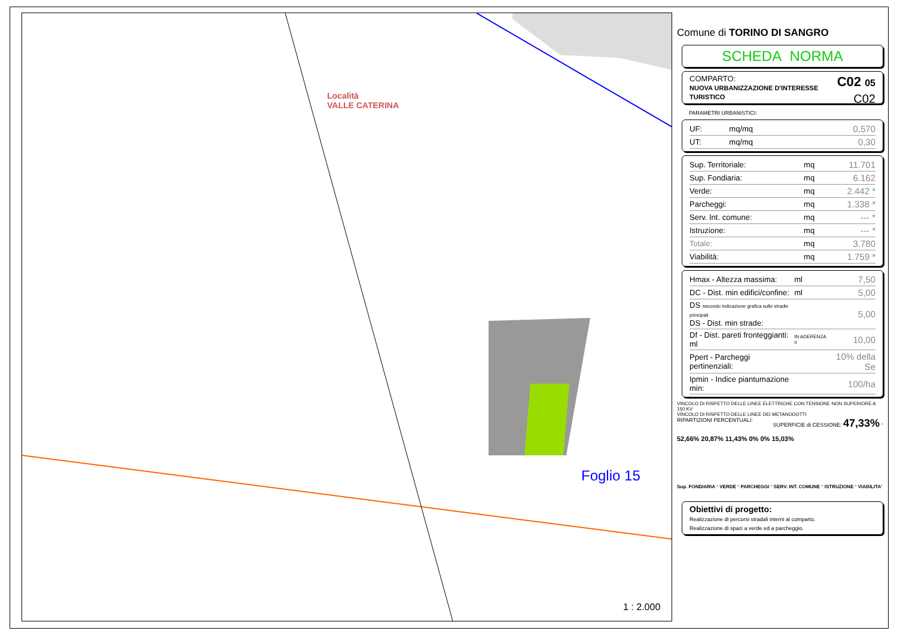Località
VALLE CATERINA
Foglio 15
1 : 2.000
Comune di TORINO DI SANGRO
SCHEDA NORMA
COMPARTO: C02 05
NUOVA URBANIZZAZIONE D'INTERESSE TURISTICO C02
PARAMETRI URBANISTICI:
| UF: | mq/mq | 0,570 |
| UT: | mq/mq | 0,30 |
| Sup. Territoriale: | mq | 11.701 |
| Sup. Fondiaria: | mq | 6.162 |
| Verde: | mq | 2.442 * |
| Parcheggi: | mq | 1.338 * |
| Serv. Int. comune: | mq | --- * |
| Istruzione: | mq | --- * |
| Totale: | mq | 3.780 |
| Viabilità: | mq | 1.759 * |
| Hmax - Altezza massima: | ml | 7,50 |
| DC - Dist. min edifici/confine: | ml | 5,00 |
| DS secondo indicazione grafica sulle stradie principali DS - Dist. min strade: | | 5,00 |
| Df - Dist. pareti fronteggianti: ml | IN ADERENZA o | 10,00 |
| Ppert - Parcheggi pertinenziali: | | 10% della Se |
| Ipmin - Indice piantumazione min: | | 100/ha |
VINCOLO DI RISPETTO DELLE LINEE ELETTRICHE CON TENSIONE NON SUPERIORE A 150 KV
VINCOLO DI RISPETTO DELLE LINEE DEI METANODOTTI
RIPARTIZIONI PERCENTUALI: SUPERFICIE di CESSIONE: 47,33% *
52,66% 20,87% 11,43% 0% 0% 15,03%
Sup. FONDIARIA * VERDE * PARCHEGGI * SERV. INT. COMUNE * ISTRUZIONE * VIABILITA'
Obiettivi di progetto:
Realizzazione di percorsi stradali interni al comparto.
Realizzazione di spazi a verde ed a parcheggio.